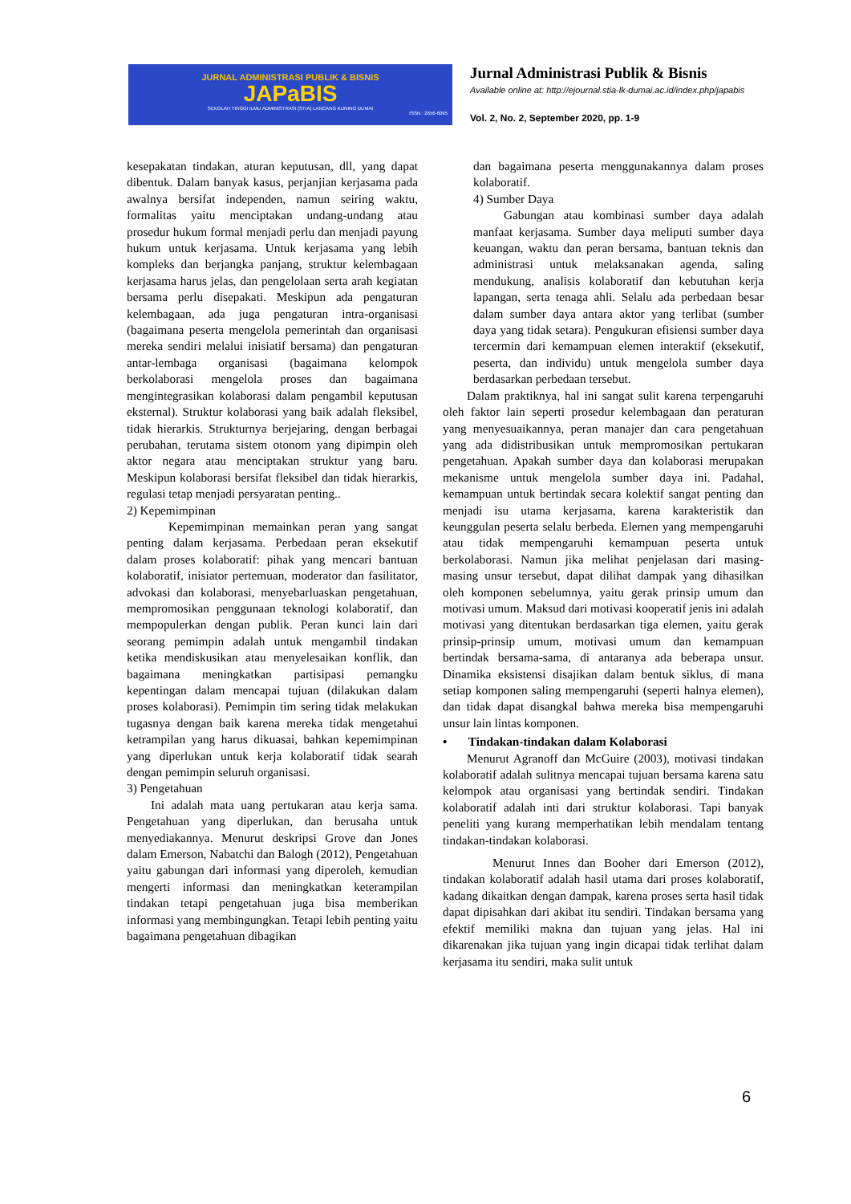JURNAL ADMINISTRASI PUBLIK & BISNIS
JAPaBIS
SEKOLAH TINGGI ILMU ADMINISTRASI (STIA) LANCANG KUNING DUMAI
ISSN : 2656-6095
Jurnal Administrasi Publik & Bisnis
Available online at: http://ejournal.stia-lk-dumai.ac.id/index.php/japabis
Vol. 2, No. 2, September 2020, pp. 1-9
kesepakatan tindakan, aturan keputusan, dll, yang dapat dibentuk. Dalam banyak kasus, perjanjian kerjasama pada awalnya bersifat independen, namun seiring waktu, formalitas yaitu menciptakan undang-undang atau prosedur hukum formal menjadi perlu dan menjadi payung hukum untuk kerjasama. Untuk kerjasama yang lebih kompleks dan berjangka panjang, struktur kelembagaan kerjasama harus jelas, dan pengelolaan serta arah kegiatan bersama perlu disepakati. Meskipun ada pengaturan kelembagaan, ada juga pengaturan intra-organisasi (bagaimana peserta mengelola pemerintah dan organisasi mereka sendiri melalui inisiatif bersama) dan pengaturan antar-lembaga organisasi (bagaimana kelompok berkolaborasi mengelola proses dan bagaimana mengintegrasikan kolaborasi dalam pengambil keputusan eksternal). Struktur kolaborasi yang baik adalah fleksibel, tidak hierarkis. Strukturnya berjejaring, dengan berbagai perubahan, terutama sistem otonom yang dipimpin oleh aktor negara atau menciptakan struktur yang baru. Meskipun kolaborasi bersifat fleksibel dan tidak hierarkis, regulasi tetap menjadi persyaratan penting..
2) Kepemimpinan
Kepemimpinan memainkan peran yang sangat penting dalam kerjasama. Perbedaan peran eksekutif dalam proses kolaboratif: pihak yang mencari bantuan kolaboratif, inisiator pertemuan, moderator dan fasilitator, advokasi dan kolaborasi, menyebarluaskan pengetahuan, mempromosikan penggunaan teknologi kolaboratif, dan mempopulerkan dengan publik. Peran kunci lain dari seorang pemimpin adalah untuk mengambil tindakan ketika mendiskusikan atau menyelesaikan konflik, dan bagaimana meningkatkan partisipasi pemangku kepentingan dalam mencapai tujuan (dilakukan dalam proses kolaborasi). Pemimpin tim sering tidak melakukan tugasnya dengan baik karena mereka tidak mengetahui ketrampilan yang harus dikuasai, bahkan kepemimpinan yang diperlukan untuk kerja kolaboratif tidak searah dengan pemimpin seluruh organisasi.
3) Pengetahuan
Ini adalah mata uang pertukaran atau kerja sama. Pengetahuan yang diperlukan, dan berusaha untuk menyediakannya. Menurut deskripsi Grove dan Jones dalam Emerson, Nabatchi dan Balogh (2012), Pengetahuan yaitu gabungan dari informasi yang diperoleh, kemudian mengerti informasi dan meningkatkan keterampilan tindakan tetapi pengetahuan juga bisa memberikan informasi yang membingungkan. Tetapi lebih penting yaitu bagaimana pengetahuan dibagikan
dan bagaimana peserta menggunakannya dalam proses kolaboratif.
4) Sumber Daya
Gabungan atau kombinasi sumber daya adalah manfaat kerjasama. Sumber daya meliputi sumber daya keuangan, waktu dan peran bersama, bantuan teknis dan administrasi untuk melaksanakan agenda, saling mendukung, analisis kolaboratif dan kebutuhan kerja lapangan, serta tenaga ahli. Selalu ada perbedaan besar dalam sumber daya antara aktor yang terlibat (sumber daya yang tidak setara). Pengukuran efisiensi sumber daya tercermin dari kemampuan elemen interaktif (eksekutif, peserta, dan individu) untuk mengelola sumber daya berdasarkan perbedaan tersebut.
Dalam praktiknya, hal ini sangat sulit karena terpengaruhi oleh faktor lain seperti prosedur kelembagaan dan peraturan yang menyesuaikannya, peran manajer dan cara pengetahuan yang ada didistribusikan untuk mempromosikan pertukaran pengetahuan. Apakah sumber daya dan kolaborasi merupakan mekanisme untuk mengelola sumber daya ini. Padahal, kemampuan untuk bertindak secara kolektif sangat penting dan menjadi isu utama kerjasama, karena karakteristik dan keunggulan peserta selalu berbeda. Elemen yang mempengaruhi atau tidak mempengaruhi kemampuan peserta untuk berkolaborasi. Namun jika melihat penjelasan dari masing-masing unsur tersebut, dapat dilihat dampak yang dihasilkan oleh komponen sebelumnya, yaitu gerak prinsip umum dan motivasi umum. Maksud dari motivasi kooperatif jenis ini adalah motivasi yang ditentukan berdasarkan tiga elemen, yaitu gerak prinsip-prinsip umum, motivasi umum dan kemampuan bertindak bersama-sama, di antaranya ada beberapa unsur. Dinamika eksistensi disajikan dalam bentuk siklus, di mana setiap komponen saling mempengaruhi (seperti halnya elemen), dan tidak dapat disangkal bahwa mereka bisa mempengaruhi unsur lain lintas komponen.
• Tindakan-tindakan dalam Kolaborasi
Menurut Agranoff dan McGuire (2003), motivasi tindakan kolaboratif adalah sulitnya mencapai tujuan bersama karena satu kelompok atau organisasi yang bertindak sendiri. Tindakan kolaboratif adalah inti dari struktur kolaborasi. Tapi banyak peneliti yang kurang memperhatikan lebih mendalam tentang tindakan-tindakan kolaborasi.
Menurut Innes dan Booher dari Emerson (2012), tindakan kolaboratif adalah hasil utama dari proses kolaboratif, kadang dikaitkan dengan dampak, karena proses serta hasil tidak dapat dipisahkan dari akibat itu sendiri. Tindakan bersama yang efektif memiliki makna dan tujuan yang jelas. Hal ini dikarenakan jika tujuan yang ingin dicapai tidak terlihat dalam kerjasama itu sendiri, maka sulit untuk
6